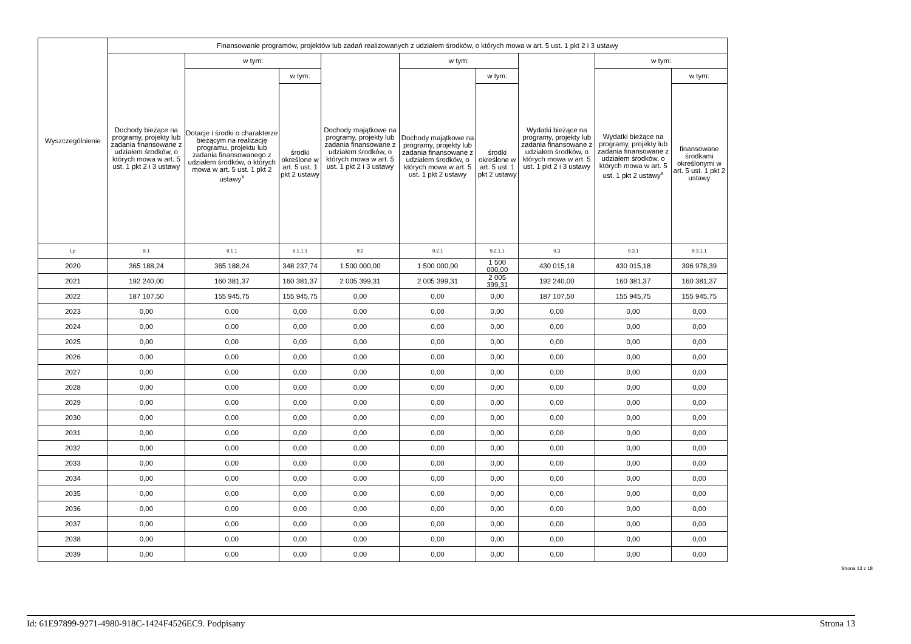| Wyszczególnienie | Finansowanie programów, projektów lub zadań realizowanych z udziałem środków, o których mowa w art. 5 ust. 1 pkt 2 i 3 ustawy | | | | | | | | |
| --- | --- | --- | --- | --- | --- | --- | --- | --- | --- |
| | Dochody bieżące na programy, projekty lub zadania finansowane z udziałem środków, o których mowa w art. 5 ust. 1 pkt 2 i 3 ustawy | w tym: | | Dochody majątkowe na programy, projekty lub zadania finansowane z udziałem środków, o których mowa w art. 5 ust. 1 pkt 2 i 3 ustawy | w tym: | | Wydatki bieżące na programy, projekty lub zadania finansowane z udziałem środków, o których mowa w art. 5 ust. 1 pkt 2 i 3 ustawy | w tym: | |
| | | Dotacje i środki o charakterze bieżącym na realizację programu, projektu lub zadania finansowanego z udziałem środków, o których mowa w art. 5 ust. 1 pkt 2 ustawy<sup>x</sup> | w tym: | | Dochody majątkowe na programy, projekty lub zadania finansowane z udziałem środków, o których mowa w art. 5 ust. 1 pkt 2 ustawy | w tym: | | Wydatki bieżące na programy, projekty lub zadania finansowane z udziałem środków, o których mowa w art. 5 ust. 1 pkt 2 ustawy<sup>x</sup> | w tym: |
| | | | środki określone w art. 5 ust. 1 pkt 2 ustawy | | | środki określone w art. 5 ust. 1 pkt 2 ustawy | | | finansowane środkami określonymi w art. 5 ust. 1 pkt 2 ustawy |
| Lp | 9.1 | 9.1.1 | 9.1.1.1 | 9.2 | 9.2.1 | 9.2.1.1 | 9.3 | 9.3.1 | 9.3.1.1 |
| 2020 | 365 188,24 | 365 188,24 | 348 237,74 | 1 500 000,00 | 1 500 000,00 | 1 500 000,00 | 430 015,18 | 430 015,18 | 396 978,39 |
| 2021 | 192 240,00 | 160 381,37 | 160 381,37 | 2 005 399,31 | 2 005 399,31 | 2 005 399,31 | 192 240,00 | 160 381,37 | 160 381,37 |
| 2022 | 187 107,50 | 155 945,75 | 155 945,75 | 0,00 | 0,00 | 0,00 | 187 107,50 | 155 945,75 | 155 945,75 |
| 2023 | 0,00 | 0,00 | 0,00 | 0,00 | 0,00 | 0,00 | 0,00 | 0,00 | 0,00 |
| 2024 | 0,00 | 0,00 | 0,00 | 0,00 | 0,00 | 0,00 | 0,00 | 0,00 | 0,00 |
| 2025 | 0,00 | 0,00 | 0,00 | 0,00 | 0,00 | 0,00 | 0,00 | 0,00 | 0,00 |
| 2026 | 0,00 | 0,00 | 0,00 | 0,00 | 0,00 | 0,00 | 0,00 | 0,00 | 0,00 |
| 2027 | 0,00 | 0,00 | 0,00 | 0,00 | 0,00 | 0,00 | 0,00 | 0,00 | 0,00 |
| 2028 | 0,00 | 0,00 | 0,00 | 0,00 | 0,00 | 0,00 | 0,00 | 0,00 | 0,00 |
| 2029 | 0,00 | 0,00 | 0,00 | 0,00 | 0,00 | 0,00 | 0,00 | 0,00 | 0,00 |
| 2030 | 0,00 | 0,00 | 0,00 | 0,00 | 0,00 | 0,00 | 0,00 | 0,00 | 0,00 |
| 2031 | 0,00 | 0,00 | 0,00 | 0,00 | 0,00 | 0,00 | 0,00 | 0,00 | 0,00 |
| 2032 | 0,00 | 0,00 | 0,00 | 0,00 | 0,00 | 0,00 | 0,00 | 0,00 | 0,00 |
| 2033 | 0,00 | 0,00 | 0,00 | 0,00 | 0,00 | 0,00 | 0,00 | 0,00 | 0,00 |
| 2034 | 0,00 | 0,00 | 0,00 | 0,00 | 0,00 | 0,00 | 0,00 | 0,00 | 0,00 |
| 2035 | 0,00 | 0,00 | 0,00 | 0,00 | 0,00 | 0,00 | 0,00 | 0,00 | 0,00 |
| 2036 | 0,00 | 0,00 | 0,00 | 0,00 | 0,00 | 0,00 | 0,00 | 0,00 | 0,00 |
| 2037 | 0,00 | 0,00 | 0,00 | 0,00 | 0,00 | 0,00 | 0,00 | 0,00 | 0,00 |
| 2038 | 0,00 | 0,00 | 0,00 | 0,00 | 0,00 | 0,00 | 0,00 | 0,00 | 0,00 |
| 2039 | 0,00 | 0,00 | 0,00 | 0,00 | 0,00 | 0,00 | 0,00 | 0,00 | 0,00 |
Strona 13 z 18
Id: 61E97899-9271-4980-918C-1424F4526EC9. Podpisany Strona 13